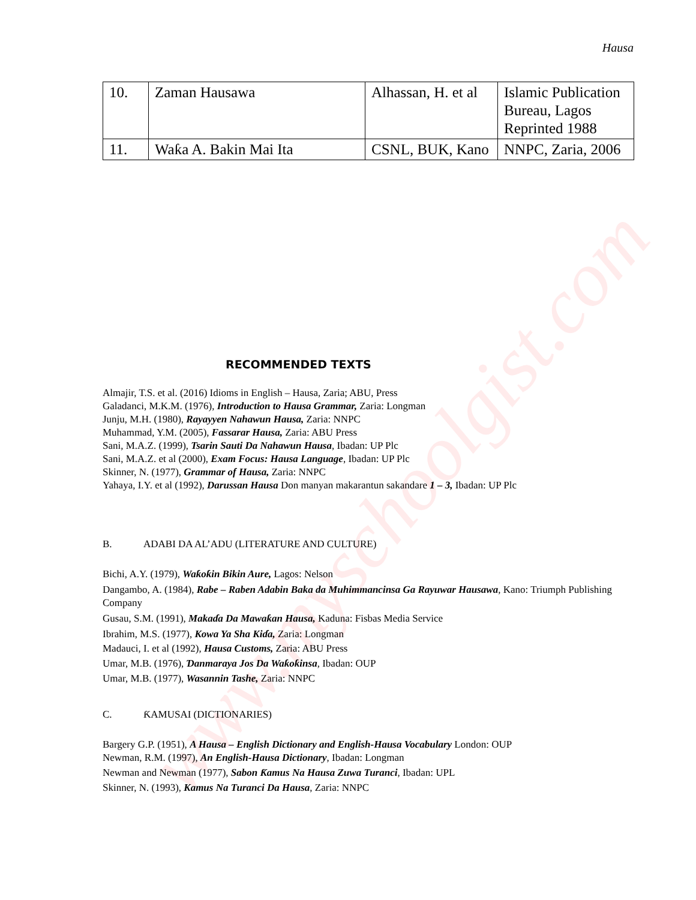www.myschoolgist.com
Hausa
| 10. | Zaman Hausawa | Alhassan, H. et al | Islamic Publication Bureau, Lagos Reprinted 1988 |
| 11. | Waƙa A. Bakin Mai Ita | CSNL, BUK, Kano | NNPC, Zaria, 2006 |
RECOMMENDED TEXTS
Almajir, T.S. et al. (2016) Idioms in English – Hausa, Zaria; ABU, Press
Galadanci, M.K.M. (1976), Introduction to Hausa Grammar, Zaria: Longman
Junju, M.H. (1980), Rayayyen Nahawun Hausa, Zaria: NNPC
Muhammad, Y.M. (2005), Fassarar Hausa, Zaria: ABU Press
Sani, M.A.Z. (1999), Tsarin Sauti Da Nahawun Hausa, Ibadan: UP Plc
Sani, M.A.Z. et al (2000), Exam Focus: Hausa Language, Ibadan: UP Plc
Skinner, N. (1977), Grammar of Hausa, Zaria: NNPC
Yahaya, I.Y. et al (1992), Darussan Hausa Don manyan makarantun sakandare 1 – 3, Ibadan: UP Plc
B. ADABI DA AL’ADU (LITERATURE AND CULTURE)
Bichi, A.Y. (1979), Waƙoƙin Bikin Aure, Lagos: Nelson
Dangambo, A. (1984), Rabe – Raben Adabin Baka da Muhimmancinsa Ga Rayuwar Hausawa, Kano: Triumph Publishing Company
Gusau, S.M. (1991), Makaɗa Da Mawaƙan Hausa, Kaduna: Fisbas Media Service
Ibrahim, M.S. (1977), Kowa Ya Sha Kiɗa, Zaria: Longman
Madauci, I. et al (1992), Hausa Customs, Zaria: ABU Press
Umar, M.B. (1976), Ɗanmaraya Jos Da Waƙoƙinsa, Ibadan: OUP
Umar, M.B. (1977), Wasannin Tashe, Zaria: NNPC
C. ƘAMUSAI (DICTIONARIES)
Bargery G.P. (1951), A Hausa – English Dictionary and English-Hausa Vocabulary London: OUP
Newman, R.M. (1997), An English-Hausa Dictionary, Ibadan: Longman
Newman and Newman (1977), Sabon Ƙamus Na Hausa Zuwa Turanci, Ibadan: UPL
Skinner, N. (1993), Kamus Na Turanci Da Hausa, Zaria: NNPC